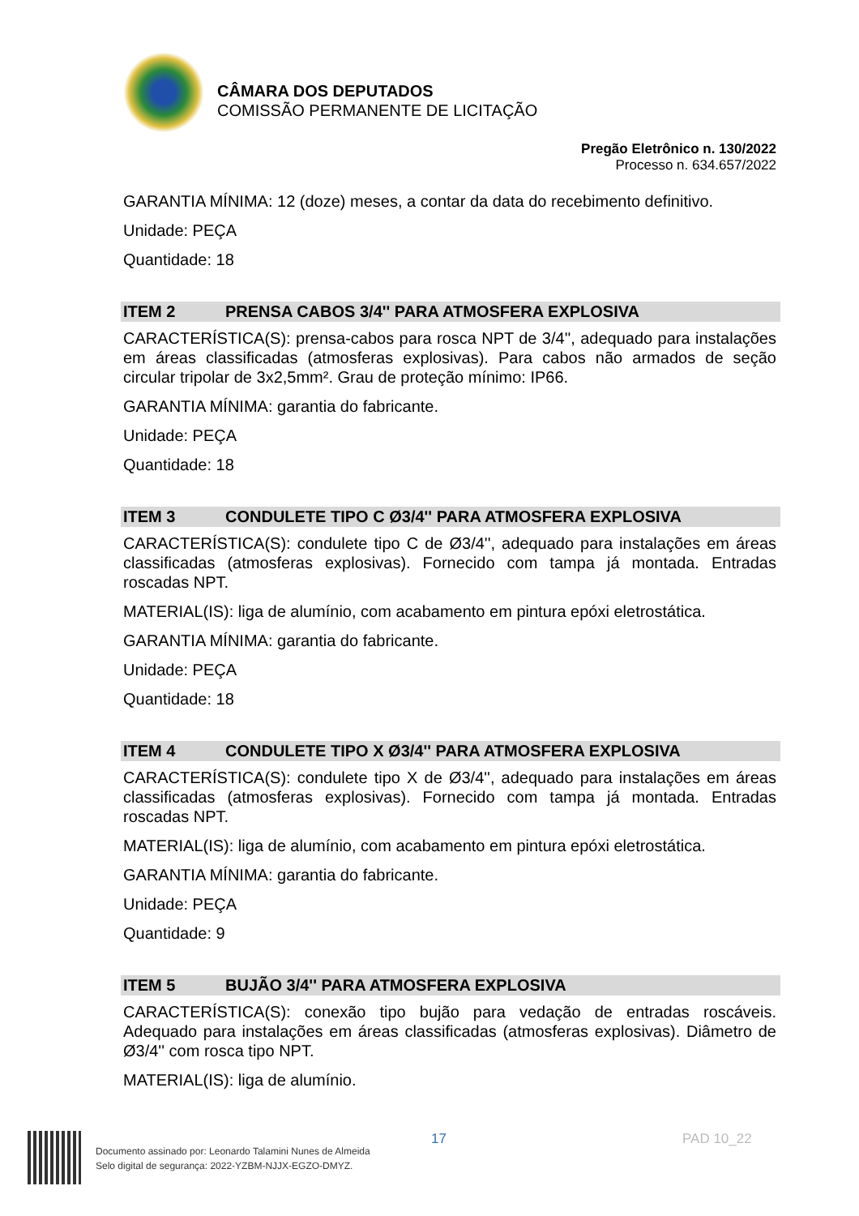CÂMARA DOS DEPUTADOS
COMISSÃO PERMANENTE DE LICITAÇÃO
Pregão Eletrônico n. 130/2022
Processo n. 634.657/2022
GARANTIA MÍNIMA: 12 (doze) meses, a contar da data do recebimento definitivo.
Unidade: PEÇA
Quantidade: 18
ITEM 2 PRENSA CABOS 3/4'' PARA ATMOSFERA EXPLOSIVA
CARACTERÍSTICA(S): prensa-cabos para rosca NPT de 3/4'', adequado para instalações em áreas classificadas (atmosferas explosivas). Para cabos não armados de seção circular tripolar de 3x2,5mm². Grau de proteção mínimo: IP66.
GARANTIA MÍNIMA: garantia do fabricante.
Unidade: PEÇA
Quantidade: 18
ITEM 3 CONDULETE TIPO C Ø3/4'' PARA ATMOSFERA EXPLOSIVA
CARACTERÍSTICA(S): condulete tipo C de Ø3/4'', adequado para instalações em áreas classificadas (atmosferas explosivas). Fornecido com tampa já montada. Entradas roscadas NPT.
MATERIAL(IS): liga de alumínio, com acabamento em pintura epóxi eletrostática.
GARANTIA MÍNIMA: garantia do fabricante.
Unidade: PEÇA
Quantidade: 18
ITEM 4 CONDULETE TIPO X Ø3/4'' PARA ATMOSFERA EXPLOSIVA
CARACTERÍSTICA(S): condulete tipo X de Ø3/4'', adequado para instalações em áreas classificadas (atmosferas explosivas). Fornecido com tampa já montada. Entradas roscadas NPT.
MATERIAL(IS): liga de alumínio, com acabamento em pintura epóxi eletrostática.
GARANTIA MÍNIMA: garantia do fabricante.
Unidade: PEÇA
Quantidade: 9
ITEM 5 BUJÃO 3/4'' PARA ATMOSFERA EXPLOSIVA
CARACTERÍSTICA(S): conexão tipo bujão para vedação de entradas roscáveis. Adequado para instalações em áreas classificadas (atmosferas explosivas). Diâmetro de Ø3/4'' com rosca tipo NPT.
MATERIAL(IS): liga de alumínio.
Documento assinado por: Leonardo Talamini Nunes de Almeida
Selo digital de segurança: 2022-YZBM-NJJX-EGZO-DMYZ.
17 PAD 10_22